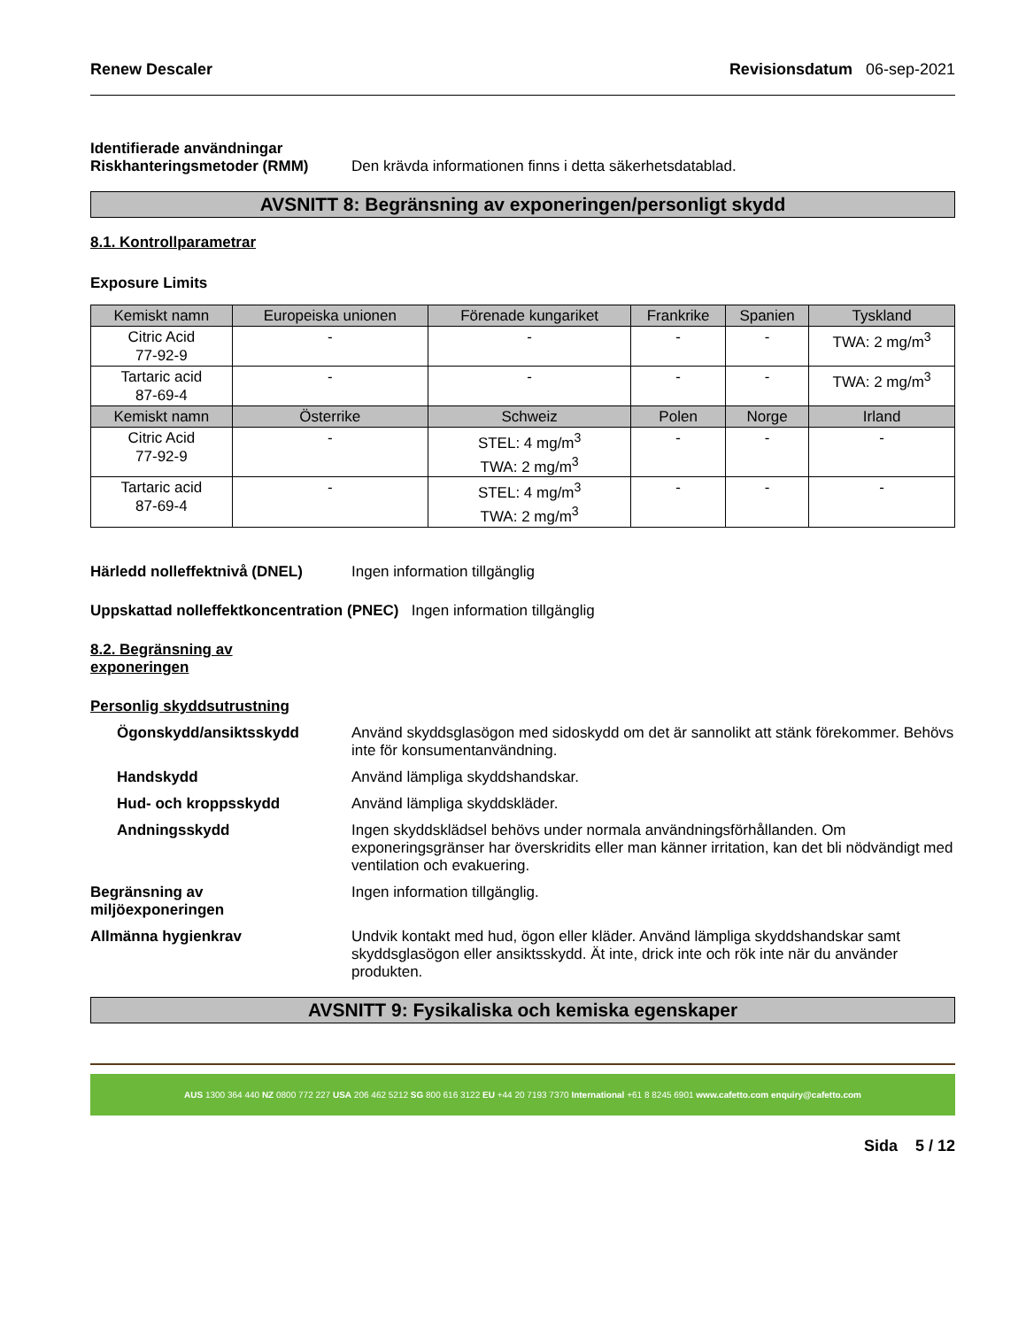Renew Descaler Revisionsdatum 06-sep-2021
Identifierade användningar
Riskhanteringsmetoder (RMM) Den krävda informationen finns i detta säkerhetsdatablad.
AVSNITT 8: Begränsning av exponeringen/personligt skydd
8.1. Kontrollparametrar
Exposure Limits
| Kemiskt namn | Europeiska unionen | Förenade kungariket | Frankrike | Spanien | Tyskland |
| --- | --- | --- | --- | --- | --- |
| Citric Acid 77-92-9 | - | - | - | - | TWA: 2 mg/m<sup>3</sup> |
| Tartaric acid 87-69-4 | - | - | - | - | TWA: 2 mg/m<sup>3</sup> |
| Kemiskt namn | Österrike | Schweiz | Polen | Norge | Irland |
| Citric Acid 77-92-9 | - | STEL: 4 mg/m<sup>3</sup> TWA: 2 mg/m<sup>3</sup> | - | - | - |
| Tartaric acid 87-69-4 | - | STEL: 4 mg/m<sup>3</sup> TWA: 2 mg/m<sup>3</sup> | - | - | - |
Härledd nolleffektnivå (DNEL) Ingen information tillgänglig
Uppskattad nolleffektkoncentration (PNEC) Ingen information tillgänglig
8.2. Begränsning av
exponeringen
Personlig skyddsutrustning
Ögonskydd/ansiktsskydd Använd skyddsglasögon med sidoskydd om det är sannolikt att stänk förekommer. Behövs inte för konsumentanvändning.
Handskydd Använd lämpliga skyddshandskar.
Hud- och kroppsskydd Använd lämpliga skyddskläder.
Andningsskydd Ingen skyddsklädsel behövs under normala användningsförhållanden. Om exponeringsgränser har överskridits eller man känner irritation, kan det bli nödvändigt med ventilation och evakuering.
Begränsning av
miljöexponeringen Ingen information tillgänglig.
Allmänna hygienkrav Undvik kontakt med hud, ögon eller kläder. Använd lämpliga skyddshandskar samt skyddsglasögon eller ansiktsskydd. Ät inte, drick inte och rök inte när du använder produkten.
AVSNITT 9: Fysikaliska och kemiska egenskaper
AUS 1300 364 440 NZ 0800 772 227 USA 206 462 5212 SG 800 616 3122 EU +44 20 7193 7370 International +61 8 8245 6901 www.cafetto.com enquiry@cafetto.com
Sida 5 / 12